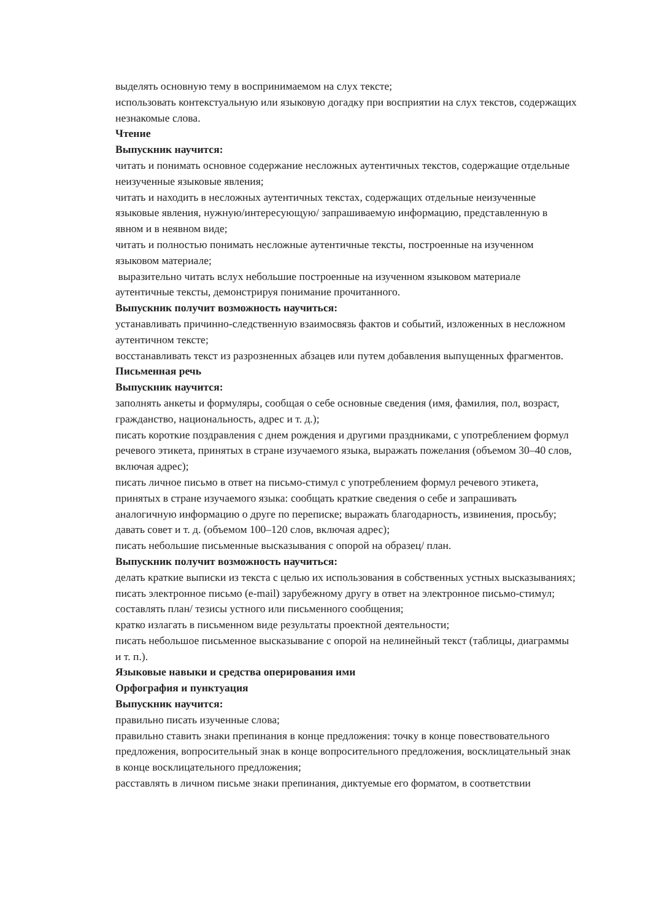выделять основную тему в воспринимаемом на слух тексте;
использовать контекстуальную или языковую догадку при восприятии на слух текстов, содержащих незнакомые слова.
Чтение
Выпускник научится:
читать и понимать основное содержание несложных аутентичных текстов, содержащие отдельные неизученные языковые явления;
читать и находить в несложных аутентичных текстах, содержащих отдельные неизученные языковые явления, нужную/интересующую/ запрашиваемую информацию, представленную в явном и в неявном виде;
читать и полностью понимать несложные аутентичные тексты, построенные на изученном языковом материале;
выразительно читать вслух небольшие построенные на изученном языковом материале аутентичные тексты, демонстрируя понимание прочитанного.
Выпускник получит возможность научиться:
устанавливать причинно-следственную взаимосвязь фактов и событий, изложенных в несложном аутентичном тексте;
восстанавливать текст из разрозненных абзацев или путем добавления выпущенных фрагментов.
Письменная речь
Выпускник научится:
заполнять анкеты и формуляры, сообщая о себе основные сведения (имя, фамилия, пол, возраст, гражданство, национальность, адрес и т. д.);
писать короткие поздравления с днем рождения и другими праздниками, с употреблением формул речевого этикета, принятых в стране изучаемого языка, выражать пожелания (объемом 30–40 слов, включая адрес);
писать личное письмо в ответ на письмо-стимул с употреблением формул речевого этикета, принятых в стране изучаемого языка: сообщать краткие сведения о себе и запрашивать аналогичную информацию о друге по переписке; выражать благодарность, извинения, просьбу; давать совет и т. д. (объемом 100–120 слов, включая адрес);
писать небольшие письменные высказывания с опорой на образец/ план.
Выпускник получит возможность научиться:
делать краткие выписки из текста с целью их использования в собственных устных высказываниях;
писать электронное письмо (e-mail) зарубежному другу в ответ на электронное письмо-стимул;
составлять план/ тезисы устного или письменного сообщения;
кратко излагать в письменном виде результаты проектной деятельности;
писать небольшое письменное высказывание с опорой на нелинейный текст (таблицы, диаграммы и т. п.).
Языковые навыки и средства оперирования ими
Орфография и пунктуация
Выпускник научится:
правильно писать изученные слова;
правильно ставить знаки препинания в конце предложения: точку в конце повествовательного предложения, вопросительный знак в конце вопросительного предложения, восклицательный знак в конце восклицательного предложения;
расставлять в личном письме знаки препинания, диктуемые его форматом, в соответствии